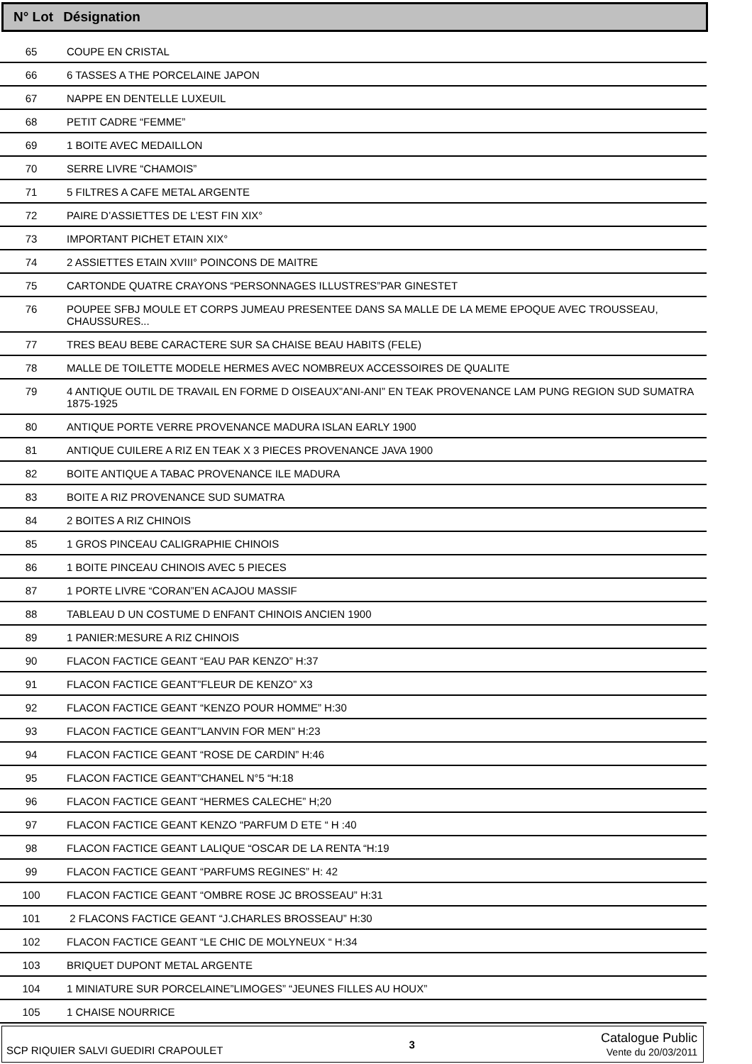N° Lot Désignation
| 65 | COUPE EN CRISTAL |
| 66 | 6 TASSES A THE PORCELAINE JAPON |
| 67 | NAPPE EN DENTELLE LUXEUIL |
| 68 | PETIT CADRE “FEMME” |
| 69 | 1 BOITE AVEC MEDAILLON |
| 70 | SERRE LIVRE “CHAMOIS” |
| 71 | 5 FILTRES A CAFE METAL ARGENTE |
| 72 | PAIRE D’ASSIETTES DE L’EST FIN XIX° |
| 73 | IMPORTANT PICHET ETAIN XIX° |
| 74 | 2 ASSIETTES ETAIN XVIII° POINCONS DE MAITRE |
| 75 | CARTONDE QUATRE CRAYONS “PERSONNAGES ILLUSTRES”PAR GINESTET |
| 76 | POUPEE SFBJ MOULE ET CORPS JUMEAU PRESENTEE DANS SA MALLE DE LA MEME EPOQUE AVEC TROUSSEAU, CHAUSSURES... |
| 77 | TRES BEAU BEBE CARACTERE SUR SA CHAISE BEAU HABITS (FELE) |
| 78 | MALLE DE TOILETTE MODELE HERMES AVEC NOMBREUX ACCESSOIRES DE QUALITE |
| 79 | 4 ANTIQUE OUTIL DE TRAVAIL EN FORME D OISEAUX”ANI-ANI” EN TEAK PROVENANCE LAM PUNG REGION SUD SUMATRA 1875-1925 |
| 80 | ANTIQUE PORTE VERRE PROVENANCE MADURA ISLAN EARLY 1900 |
| 81 | ANTIQUE CUILERE A RIZ EN TEAK X 3 PIECES PROVENANCE JAVA 1900 |
| 82 | BOITE ANTIQUE A TABAC PROVENANCE ILE MADURA |
| 83 | BOITE A RIZ PROVENANCE SUD SUMATRA |
| 84 | 2 BOITES A RIZ CHINOIS |
| 85 | 1 GROS PINCEAU CALIGRAPHIE CHINOIS |
| 86 | 1 BOITE PINCEAU CHINOIS AVEC 5 PIECES |
| 87 | 1 PORTE LIVRE “CORAN”EN ACAJOU MASSIF |
| 88 | TABLEAU D UN COSTUME D ENFANT CHINOIS ANCIEN 1900 |
| 89 | 1 PANIER:MESURE A RIZ CHINOIS |
| 90 | FLACON FACTICE GEANT “EAU PAR KENZO” H:37 |
| 91 | FLACON FACTICE GEANT”FLEUR DE KENZO” X3 |
| 92 | FLACON FACTICE GEANT “KENZO POUR HOMME” H:30 |
| 93 | FLACON FACTICE GEANT”LANVIN FOR MEN” H:23 |
| 94 | FLACON FACTICE GEANT “ROSE DE CARDIN” H:46 |
| 95 | FLACON FACTICE GEANT”CHANEL N°5 “H:18 |
| 96 | FLACON FACTICE GEANT “HERMES CALECHE” H;20 |
| 97 | FLACON FACTICE GEANT KENZO “PARFUM D ETE “ H :40 |
| 98 | FLACON FACTICE GEANT LALIQUE “OSCAR DE LA RENTA “H:19 |
| 99 | FLACON FACTICE GEANT “PARFUMS REGINES” H: 42 |
| 100 | FLACON FACTICE GEANT “OMBRE ROSE JC BROSSEAU” H:31 |
| 101 | 2 FLACONS FACTICE GEANT “J.CHARLES BROSSEAU” H:30 |
| 102 | FLACON FACTICE GEANT “LE CHIC DE MOLYNEUX “ H:34 |
| 103 | BRIQUET DUPONT METAL ARGENTE |
| 104 | 1 MINIATURE SUR PORCELAINE”LIMOGES” “JEUNES FILLES AU HOUX” |
| 105 | 1 CHAISE NOURRICE |
SCP RIQUIER SALVI GUEDIRI CRAPOULET 3 Catalogue Public
Vente du 20/03/2011